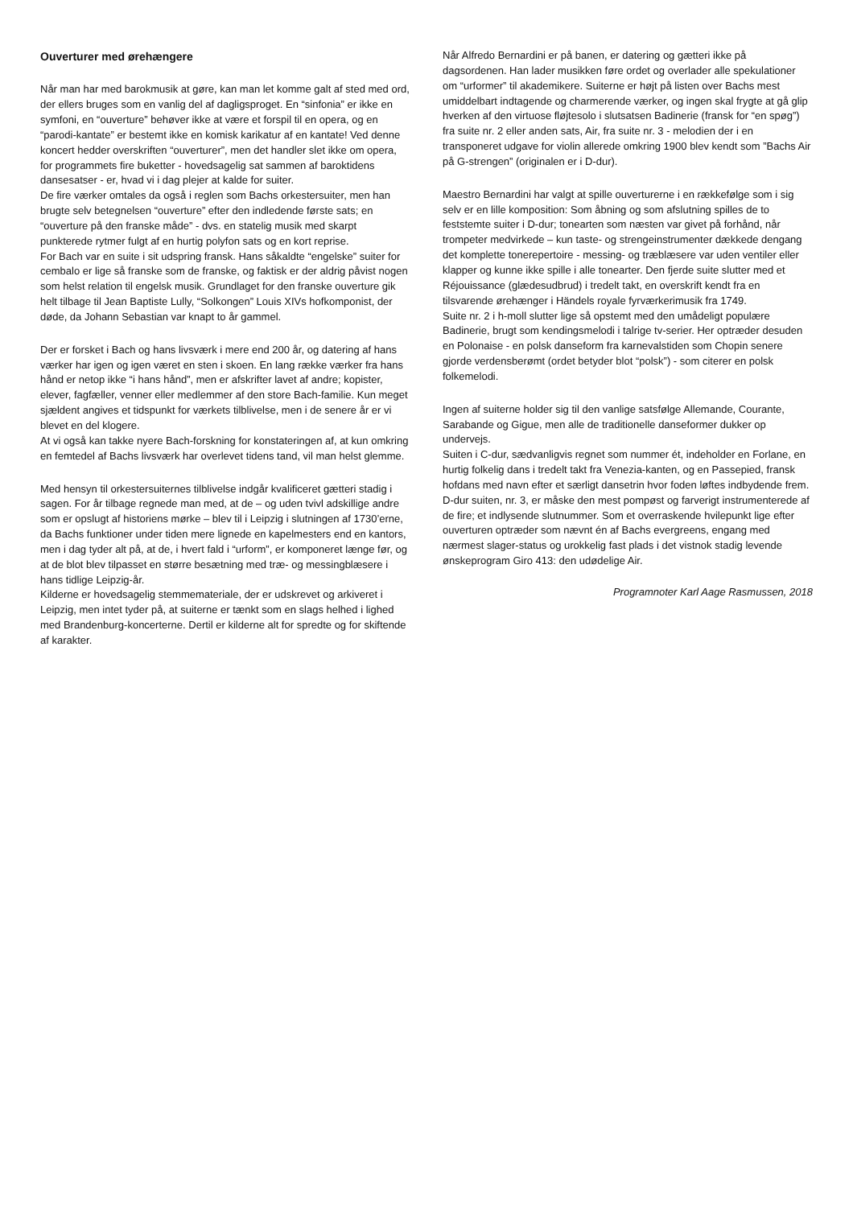Ouverturer med ørehængere
Når man har med barokmusik at gøre, kan man let komme galt af sted med ord, der ellers bruges som en vanlig del af dagligsproget. En “sinfonia” er ikke en symfoni, en “ouverture” behøver ikke at være et forspil til en opera, og en “parodi-kantate” er bestemt ikke en komisk karikatur af en kantate! Ved denne koncert hedder overskriften “ouverturer”, men det handler slet ikke om opera, for programmets fire buketter - hovedsagelig sat sammen af baroktidens dansesatser - er, hvad vi i dag plejer at kalde for suiter.
De fire værker omtales da også i reglen som Bachs orkestersuiter, men han brugte selv betegnelsen “ouverture” efter den indledende første sats; en “ouverture på den franske måde” - dvs. en statelig musik med skarpt punkterede rytmer fulgt af en hurtig polyfon sats og en kort reprise.
For Bach var en suite i sit udspring fransk. Hans såkaldte “engelske” suiter for cembalo er lige så franske som de franske, og faktisk er der aldrig påvist nogen som helst relation til engelsk musik. Grundlaget for den franske ouverture gik helt tilbage til Jean Baptiste Lully, “Solkongen” Louis XIVs hofkomponist, der døde, da Johann Sebastian var knapt to år gammel.
Der er forsket i Bach og hans livsværk i mere end 200 år, og datering af hans værker har igen og igen været en sten i skoen. En lang række værker fra hans hånd er netop ikke “i hans hånd”, men er afskrifter lavet af andre; kopister, elever, fagfæller, venner eller medlemmer af den store Bach-familie. Kun meget sjældent angives et tidspunkt for værkets tilblivelse, men i de senere år er vi blevet en del klogere.
At vi også kan takke nyere Bach-forskning for konstateringen af, at kun omkring en femtedel af Bachs livsværk har overlevet tidens tand, vil man helst glemme.
Med hensyn til orkestersuiternes tilblivelse indgår kvalificeret gætteri stadig i sagen. For år tilbage regnede man med, at de – og uden tvivl adskillige andre som er opslugt af historiens mørke – blev til i Leipzig i slutningen af 1730’erne, da Bachs funktioner under tiden mere lignede en kapelmesters end en kantors, men i dag tyder alt på, at de, i hvert fald i “urform”, er komponeret længe før, og at de blot blev tilpasset en større besætning med træ- og messingblæsere i hans tidlige Leipzig-år.
Kilderne er hovedsagelig stemmemateriale, der er udskrevet og arkiveret i Leipzig, men intet tyder på, at suiterne er tænkt som en slags helhed i lighed med Brandenburg-koncerterne. Dertil er kilderne alt for spredte og for skiftende af karakter.
Når Alfredo Bernardini er på banen, er datering og gætteri ikke på dagsordenen. Han lader musikken føre ordet og overlader alle spekulationer om “urformer” til akademikere. Suiterne er højt på listen over Bachs mest umiddelbart indtagende og charmerende værker, og ingen skal frygte at gå glip hverken af den virtuose fløjtesolo i slutsatsen Badinerie (fransk for “en spøg”) fra suite nr. 2 eller anden sats, Air, fra suite nr. 3 - melodien der i en transponeret udgave for violin allerede omkring 1900 blev kendt som ”Bachs Air på G-strengen” (originalen er i D-dur).
Maestro Bernardini har valgt at spille ouverturerne i en rækkefølge som i sig selv er en lille komposition: Som åbning og som afslutning spilles de to feststemte suiter i D-dur; tonearten som næsten var givet på forhånd, når trompeter medvirkede – kun taste- og strengeinstrumenter dækkede dengang det komplette tonerepertoire - messing- og træblæsere var uden ventiler eller klapper og kunne ikke spille i alle tonearter. Den fjerde suite slutter med et Réjouissance (glædesudbrud) i tredelt takt, en overskrift kendt fra en tilsvarende ørehænger i Händels royale fyrværkerimusik fra 1749.
Suite nr. 2 i h-moll slutter lige så opstemt med den umådeligt populære Badinerie, brugt som kendingsmelodi i talrige tv-serier. Her optræder desuden en Polonaise - en polsk danseform fra karnevalstiden som Chopin senere gjorde verdensberømt (ordet betyder blot “polsk”) - som citerer en polsk folkemelodi.
Ingen af suiterne holder sig til den vanlige satsfølge Allemande, Courante, Sarabande og Gigue, men alle de traditionelle danseformer dukker op undervejs.
Suiten i C-dur, sædvanligvis regnet som nummer ét, indeholder en Forlane, en hurtig folkelig dans i tredelt takt fra Venezia-kanten, og en Passepied, fransk hofdans med navn efter et særligt dansetrin hvor foden løftes indbydende frem.
D-dur suiten, nr. 3, er måske den mest pompøst og farverigt instrumenterede af de fire; et indlysende slutnummer. Som et overraskende hvilepunkt lige efter ouverturen optræder som nævnt én af Bachs evergreens, engang med nærmest slager-status og urokkelig fast plads i det vistnok stadig levende ønskeprogram Giro 413: den udødelige Air.
Programnoter Karl Aage Rasmussen, 2018